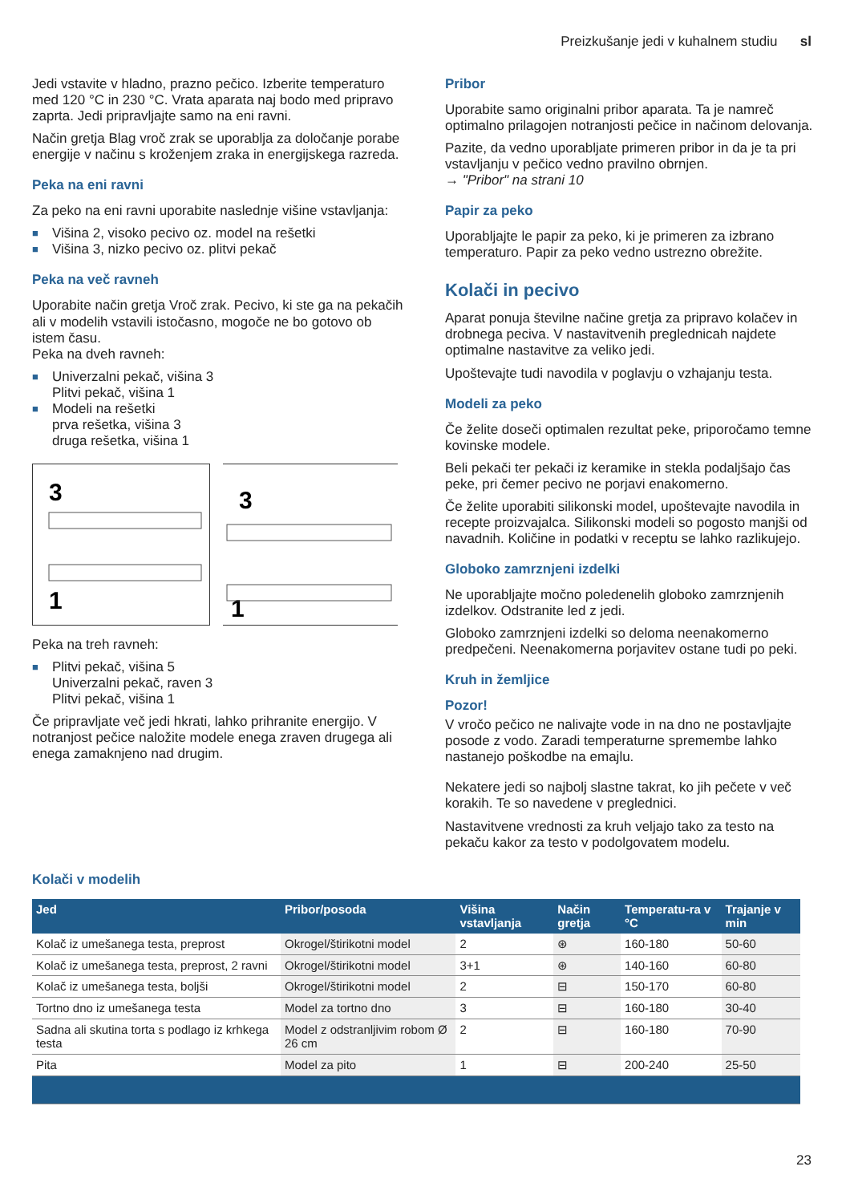Preizkušanje jedi v kuhalnem studiu sl
Jedi vstavite v hladno, prazno pečico. Izberite temperaturo med 120 °C in 230 °C. Vrata aparata naj bodo med pripravo zaprta. Jedi pripravljajte samo na eni ravni.
Način gretja Blag vroč zrak se uporablja za določanje porabe energije v načinu s kroženjem zraka in energijskega razreda.
Peka na eni ravni
Za peko na eni ravni uporabite naslednje višine vstavljanja:
■ Višina 2, visoko pecivo oz. model na rešetki
■ Višina 3, nizko pecivo oz. plitvi pekač
Peka na več ravneh
Uporabite način gretja Vroč zrak. Pecivo, ki ste ga na pekačih ali v modelih vstavili istočasno, mogoče ne bo gotovo ob istem času.
Peka na dveh ravneh:
■ Univerzalni pekač, višina 3
Plitvi pekač, višina 1
■ Modeli na rešetki
prva rešetka, višina 3
druga rešetka, višina 1
3
1
3
1
Peka na treh ravneh:
■ Plitvi pekač, višina 5
Univerzalni pekač, raven 3
Plitvi pekač, višina 1
Če pripravljate več jedi hkrati, lahko prihranite energijo. V notranjost pečice naložite modele enega zraven drugega ali enega zamaknjeno nad drugim.
Pribor
Uporabite samo originalni pribor aparata. Ta je namreč optimalno prilagojen notranjosti pečice in načinom delovanja.
Pazite, da vedno uporabljate primeren pribor in da je ta pri vstavljanju v pečico vedno pravilno obrnjen.
→ "Pribor" na strani 10
Papir za peko
Uporabljajte le papir za peko, ki je primeren za izbrano temperaturo. Papir za peko vedno ustrezno obrežite.
Kolači in pecivo
Aparat ponuja številne načine gretja za pripravo kolačev in drobnega peciva. V nastavitvenih preglednicah najdete optimalne nastavitve za veliko jedi.
Upoštevajte tudi navodila v poglavju o vzhajanju testa.
Modeli za peko
Če želite doseči optimalen rezultat peke, priporočamo temne kovinske modele.
Beli pekači ter pekači iz keramike in stekla podaljšajo čas peke, pri čemer pecivo ne porjavi enakomerno.
Če želite uporabiti silikonski model, upoštevajte navodila in recepte proizvajalca. Silikonski modeli so pogosto manjši od navadnih. Količine in podatki v receptu se lahko razlikujejo.
Globoko zamrznjeni izdelki
Ne uporabljajte močno poledenelih globoko zamrznjenih izdelkov. Odstranite led z jedi.
Globoko zamrznjeni izdelki so deloma neenakomerno predpečeni. Neenakomerna porjavitev ostane tudi po peki.
Kruh in žemljice
Pozor!
V vročo pečico ne nalivajte vode in na dno ne postavljajte posode z vodo. Zaradi temperaturne spremembe lahko nastanejo poškodbe na emajlu.
Nekatere jedi so najbolj slastne takrat, ko jih pečete v več korakih. Te so navedene v preglednici.
Nastavitvene vrednosti za kruh veljajo tako za testo na pekaču kakor za testo v podolgovatem modelu.
Kolači v modelih
| Jed | Pribor/posoda | Višina vstavljanja | Način gretja | Temperatu-ra v °C | Trajanje v min |
| --- | --- | --- | --- | --- | --- |
| Kolač iz umešanega testa, preprost | Okrogel/štirikotni model | 2 | ⊛ | 160-180 | 50-60 |
| Kolač iz umešanega testa, preprost, 2 ravni | Okrogel/štirikotni model | 3+1 | ⊛ | 140-160 | 60-80 |
| Kolač iz umešanega testa, boljši | Okrogel/štirikotni model | 2 | ⊟ | 150-170 | 60-80 |
| Tortno dno iz umešanega testa | Model za tortno dno | 3 | ⊟ | 160-180 | 30-40 |
| Sadna ali skutina torta s podlago iz krhkega testa | Model z odstranljivim robom Ø 26 cm | 2 | ⊟ | 160-180 | 70-90 |
| Pita | Model za pito | 1 | ⊟ | 200-240 | 25-50 |
23